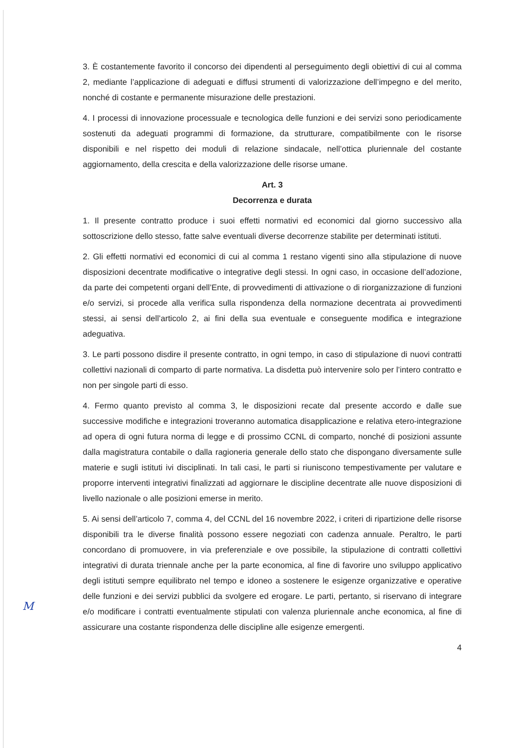3. È costantemente favorito il concorso dei dipendenti al perseguimento degli obiettivi di cui al comma 2, mediante l’applicazione di adeguati e diffusi strumenti di valorizzazione dell’impegno e del merito, nonché di costante e permanente misurazione delle prestazioni.
4. I processi di innovazione processuale e tecnologica delle funzioni e dei servizi sono periodicamente sostenuti da adeguati programmi di formazione, da strutturare, compatibilmente con le risorse disponibili e nel rispetto dei moduli di relazione sindacale, nell’ottica pluriennale del costante aggiornamento, della crescita e della valorizzazione delle risorse umane.
Art. 3
Decorrenza e durata
1. Il presente contratto produce i suoi effetti normativi ed economici dal giorno successivo alla sottoscrizione dello stesso, fatte salve eventuali diverse decorrenze stabilite per determinati istituti.
2. Gli effetti normativi ed economici di cui al comma 1 restano vigenti sino alla stipulazione di nuove disposizioni decentrate modificative o integrative degli stessi. In ogni caso, in occasione dell’adozione, da parte dei competenti organi dell’Ente, di provvedimenti di attivazione o di riorganizzazione di funzioni e/o servizi, si procede alla verifica sulla rispondenza della normazione decentrata ai provvedimenti stessi, ai sensi dell’articolo 2, ai fini della sua eventuale e conseguente modifica e integrazione adeguativa.
3. Le parti possono disdire il presente contratto, in ogni tempo, in caso di stipulazione di nuovi contratti collettivi nazionali di comparto di parte normativa. La disdetta può intervenire solo per l’intero contratto e non per singole parti di esso.
4. Fermo quanto previsto al comma 3, le disposizioni recate dal presente accordo e dalle sue successive modifiche e integrazioni troveranno automatica disapplicazione e relativa etero-integrazione ad opera di ogni futura norma di legge e di prossimo CCNL di comparto, nonché di posizioni assunte dalla magistratura contabile o dalla ragioneria generale dello stato che dispongano diversamente sulle materie e sugli istituti ivi disciplinati. In tali casi, le parti si riuniscono tempestivamente per valutare e proporre interventi integrativi finalizzati ad aggiornare le discipline decentrate alle nuove disposizioni di livello nazionale o alle posizioni emerse in merito.
5. Ai sensi dell’articolo 7, comma 4, del CCNL del 16 novembre 2022, i criteri di ripartizione delle risorse disponibili tra le diverse finalità possono essere negoziati con cadenza annuale. Peraltro, le parti concordano di promuovere, in via preferenziale e ove possibile, la stipulazione di contratti collettivi integrativi di durata triennale anche per la parte economica, al fine di favorire uno sviluppo applicativo degli istituti sempre equilibrato nel tempo e idoneo a sostenere le esigenze organizzative e operative delle funzioni e dei servizi pubblici da svolgere ed erogare. Le parti, pertanto, si riservano di integrare e/o modificare i contratti eventualmente stipulati con valenza pluriennale anche economica, al fine di assicurare una costante rispondenza delle discipline alle esigenze emergenti.
4
M